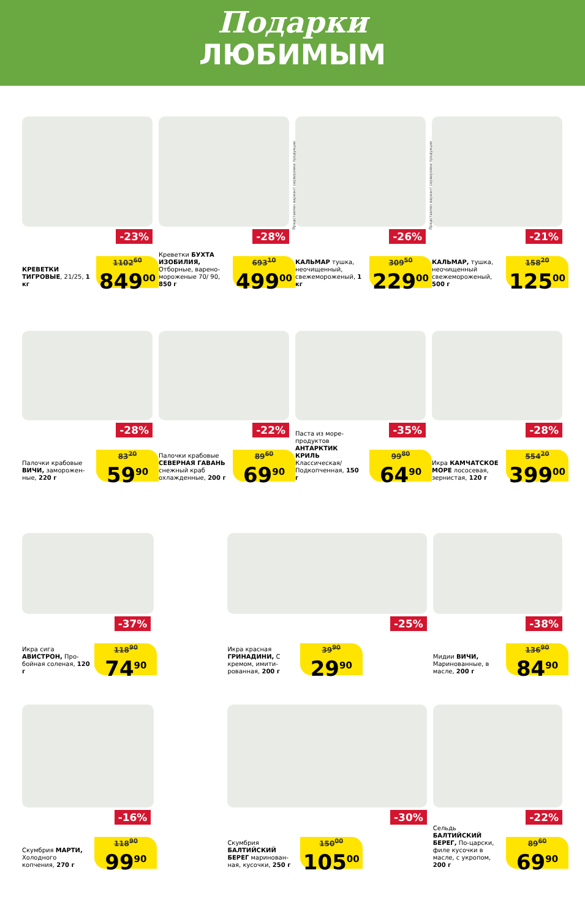Подарки
ЛЮБИМЫМ
-23%
КРЕВЕТКИ ТИГРОВЫЕ, 21/25, 1 кг
1102<sup>60</sup>
849<sup>00</sup>
-28%
Креветки БУХТА ИЗОБИЛИЯ, Отборные, варено-мороженые 70/ 90, 850 г
693<sup>10</sup>
499<sup>00</sup>
Представлен вариант сервировки продукции
-26%
КАЛЬМАР тушка, неочищенный, свежемороженый, 1 кг
309<sup>50</sup>
229<sup>00</sup>
Представлен вариант сервировки продукции
-21%
КАЛЬМАР, тушка, неочищенный свежемороженый, 500 г
158<sup>20</sup>
125<sup>00</sup>
-28%
Палочки крабовые ВИЧИ, заморожен-ные, 220 г
83<sup>20</sup>
59<sup>90</sup>
-22%
Палочки крабовые СЕВЕРНАЯ ГАВАНЬ снежный краб охлажденные, 200 г
89<sup>60</sup>
69<sup>90</sup>
-35%
Паста из море-продуктов АНТАРКТИК КРИЛЬ Классическая/ Подкопченная, 150 г
99<sup>80</sup>
64<sup>90</sup>
-28%
Икра КАМЧАТСКОЕ МОРЕ лососевая, зернистая, 120 г
554<sup>20</sup>
399<sup>00</sup>
-37%
Икра сига АВИСТРОН, Про-бойная соленая, 120 г
118<sup>90</sup>
74<sup>90</sup>
-25%
Икра красная ГРИНАДИНИ, С кремом, имити-рованная, 200 г
39<sup>90</sup>
29<sup>90</sup>
-38%
Мидии ВИЧИ, Маринованные, в масле, 200 г
136<sup>90</sup>
84<sup>90</sup>
-16%
Скумбрия МАРТИ, Холодного копчения, 270 г
118<sup>90</sup>
99<sup>90</sup>
-30%
Скумбрия БАЛТИЙСКИЙ БЕРЕГ маринован-ная, кусочки, 250 г
150<sup>00</sup>
105<sup>00</sup>
-22%
Сельдь БАЛТИЙСКИЙ БЕРЕГ, По-царски, филе кусочки в масле, с укропом, 200 г
89<sup>60</sup>
69<sup>90</sup>